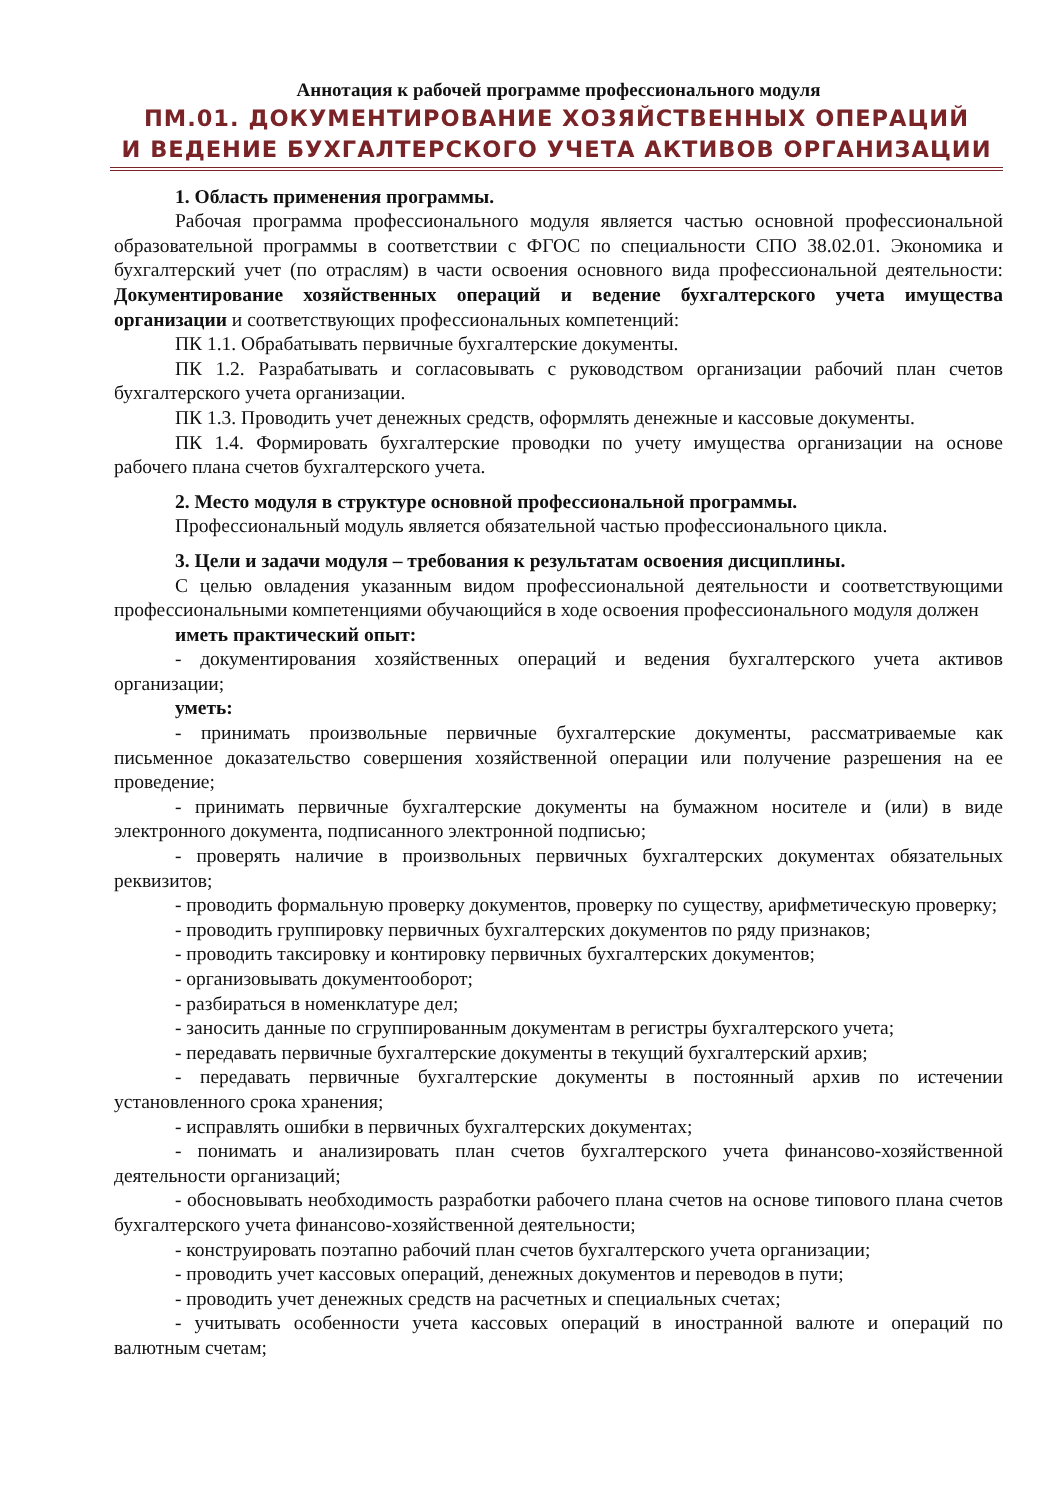Аннотация к рабочей программе профессионального модуля
ПМ.01. ДОКУМЕНТИРОВАНИЕ ХОЗЯЙСТВЕННЫХ ОПЕРАЦИЙ
И ВЕДЕНИЕ БУХГАЛТЕРСКОГО УЧЕТА АКТИВОВ ОРГАНИЗАЦИИ
1. Область применения программы.
Рабочая программа профессионального модуля является частью основной профессиональной образовательной программы в соответствии с ФГОС по специальности СПО 38.02.01. Экономика и бухгалтерский учет (по отраслям) в части освоения основного вида профессиональной деятельности: Документирование хозяйственных операций и ведение бухгалтерского учета имущества организации и соответствующих профессиональных компетенций:
ПК 1.1. Обрабатывать первичные бухгалтерские документы.
ПК 1.2. Разрабатывать и согласовывать с руководством организации рабочий план счетов бухгалтерского учета организации.
ПК 1.3. Проводить учет денежных средств, оформлять денежные и кассовые документы.
ПК 1.4. Формировать бухгалтерские проводки по учету имущества организации на основе рабочего плана счетов бухгалтерского учета.
2. Место модуля в структуре основной профессиональной программы.
Профессиональный модуль является обязательной частью профессионального цикла.
3. Цели и задачи модуля – требования к результатам освоения дисциплины.
С целью овладения указанным видом профессиональной деятельности и соответствующими профессиональными компетенциями обучающийся в ходе освоения профессионального модуля должен
иметь практический опыт:
- документирования хозяйственных операций и ведения бухгалтерского учета активов организации;
уметь:
- принимать произвольные первичные бухгалтерские документы, рассматриваемые как письменное доказательство совершения хозяйственной операции или получение разрешения на ее проведение;
- принимать первичные бухгалтерские документы на бумажном носителе и (или) в виде электронного документа, подписанного электронной подписью;
- проверять наличие в произвольных первичных бухгалтерских документах обязательных реквизитов;
- проводить формальную проверку документов, проверку по существу, арифметическую проверку;
- проводить группировку первичных бухгалтерских документов по ряду признаков;
- проводить таксировку и контировку первичных бухгалтерских документов;
- организовывать документооборот;
- разбираться в номенклатуре дел;
- заносить данные по сгруппированным документам в регистры бухгалтерского учета;
- передавать первичные бухгалтерские документы в текущий бухгалтерский архив;
- передавать первичные бухгалтерские документы в постоянный архив по истечении установленного срока хранения;
- исправлять ошибки в первичных бухгалтерских документах;
- понимать и анализировать план счетов бухгалтерского учета финансово-хозяйственной деятельности организаций;
- обосновывать необходимость разработки рабочего плана счетов на основе типового плана счетов бухгалтерского учета финансово-хозяйственной деятельности;
- конструировать поэтапно рабочий план счетов бухгалтерского учета организации;
- проводить учет кассовых операций, денежных документов и переводов в пути;
- проводить учет денежных средств на расчетных и специальных счетах;
- учитывать особенности учета кассовых операций в иностранной валюте и операций по валютным счетам;